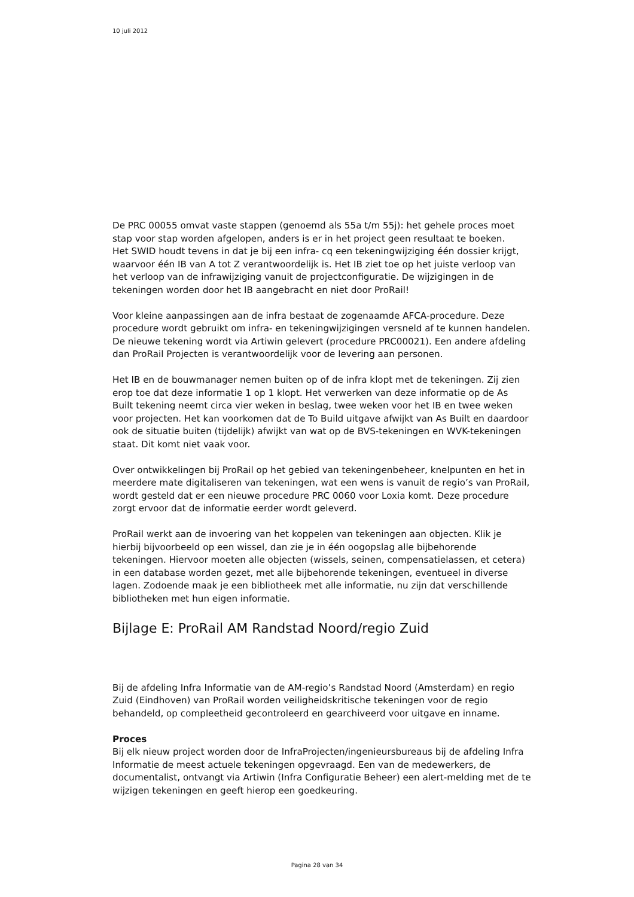10 juli 2012
De PRC 00055 omvat vaste stappen (genoemd als 55a t/m 55j): het gehele proces moet stap voor stap worden afgelopen, anders is er in het project geen resultaat te boeken.
Het SWID houdt tevens in dat je bij een infra- cq een tekeningwijziging één dossier krijgt, waarvoor één IB van A tot Z verantwoordelijk is. Het IB ziet toe op het juiste verloop van het verloop van de infrawijziging vanuit de projectconfiguratie. De wijzigingen in de tekeningen worden door het IB aangebracht en niet door ProRail!
Voor kleine aanpassingen aan de infra bestaat de zogenaamde AFCA-procedure. Deze procedure wordt gebruikt om infra- en tekeningwijzigingen versneld af te kunnen handelen. De nieuwe tekening wordt via Artiwin gelevert (procedure PRC00021). Een andere afdeling dan ProRail Projecten is verantwoordelijk voor de levering aan personen.
Het IB en de bouwmanager nemen buiten op of de infra klopt met de tekeningen. Zij zien erop toe dat deze informatie 1 op 1 klopt. Het verwerken van deze informatie op de As Built tekening neemt circa vier weken in beslag, twee weken voor het IB en twee weken voor projecten. Het kan voorkomen dat de To Build uitgave afwijkt van As Built en daardoor ook de situatie buiten (tijdelijk) afwijkt van wat op de BVS-tekeningen en WVK-tekeningen staat. Dit komt niet vaak voor.
Over ontwikkelingen bij ProRail op het gebied van tekeningenbeheer, knelpunten en het in meerdere mate digitaliseren van tekeningen, wat een wens is vanuit de regio’s van ProRail, wordt gesteld dat er een nieuwe procedure PRC 0060 voor Loxia komt. Deze procedure zorgt ervoor dat de informatie eerder wordt geleverd.
ProRail werkt aan de invoering van het koppelen van tekeningen aan objecten. Klik je hierbij bijvoorbeeld op een wissel, dan zie je in één oogopslag alle bijbehorende tekeningen. Hiervoor moeten alle objecten (wissels, seinen, compensatielassen, et cetera) in een database worden gezet, met alle bijbehorende tekeningen, eventueel in diverse lagen. Zodoende maak je een bibliotheek met alle informatie, nu zijn dat verschillende bibliotheken met hun eigen informatie.
Bijlage E: ProRail AM Randstad Noord/regio Zuid
Bij de afdeling Infra Informatie van de AM-regio’s Randstad Noord (Amsterdam) en regio Zuid (Eindhoven) van ProRail worden veiligheidskritische tekeningen voor de regio behandeld, op compleetheid gecontroleerd en gearchiveerd voor uitgave en inname.
Proces
Bij elk nieuw project worden door de InfraProjecten/ingenieursbureaus bij de afdeling Infra Informatie de meest actuele tekeningen opgevraagd. Een van de medewerkers, de documentalist, ontvangt via Artiwin (Infra Configuratie Beheer) een alert-melding met de te wijzigen tekeningen en geeft hierop een goedkeuring.
Pagina 28 van 34